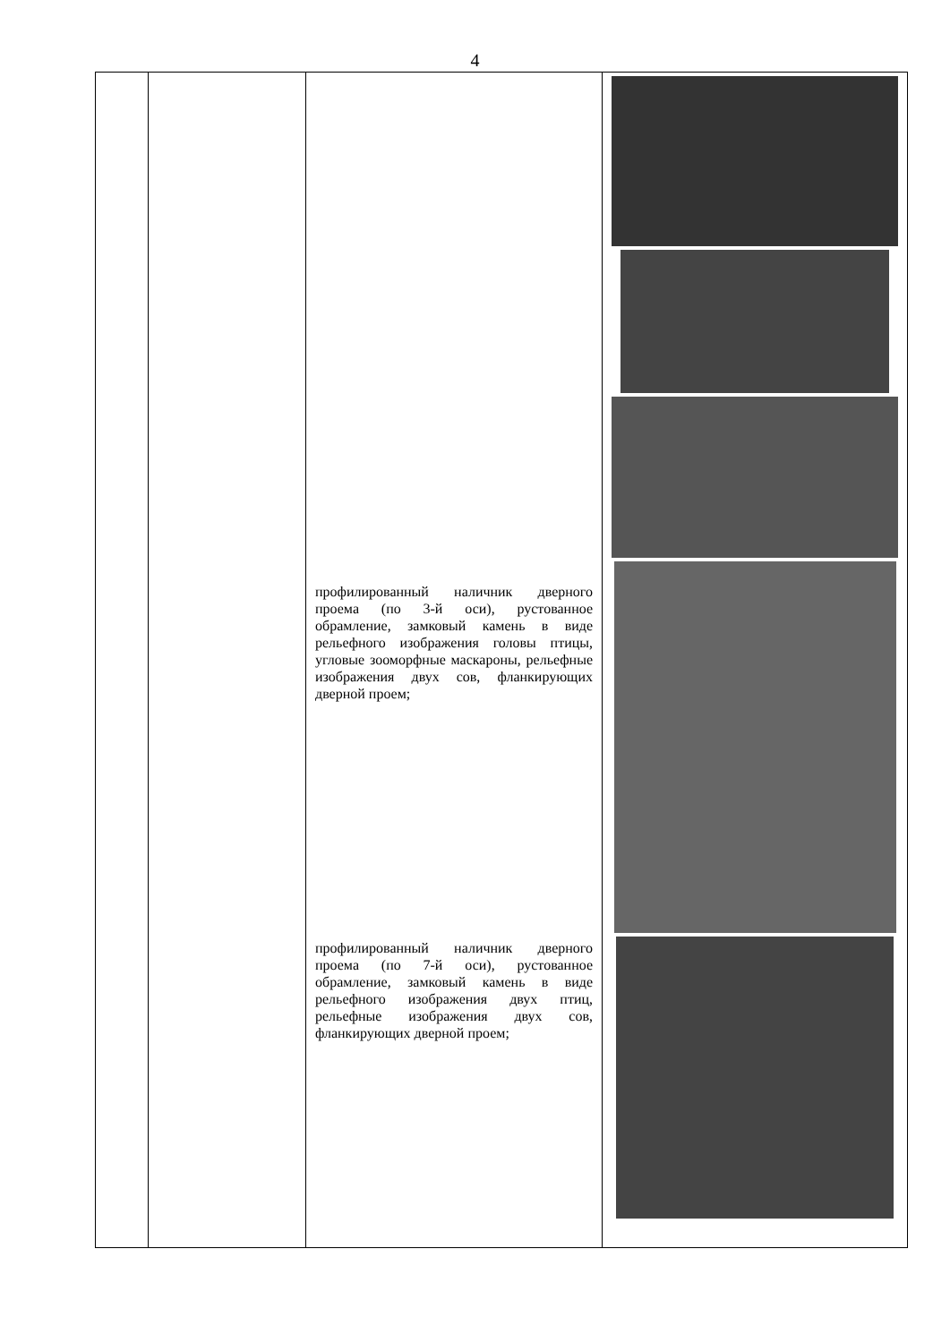4
| | | профилированный наличник дверного проема (по 3-й оси), рустованное обрамление, замковый камень в виде рельефного изображения головы птицы, угловые зооморфные маскароны, рельефные изображения двух сов, фланкирующих дверной проем; профилированный наличник дверного проема (по 7-й оси), рустованное обрамление, замковый камень в виде рельефного изображения двух птиц, рельефные изображения двух сов, фланкирующих дверной проем; | |